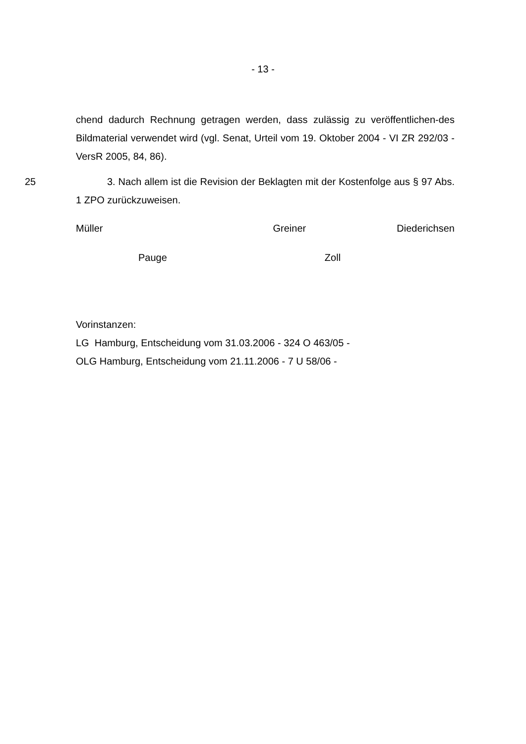- 13 -
chend dadurch Rechnung getragen werden, dass zulässig zu veröffentlichen-des Bildmaterial verwendet wird (vgl. Senat, Urteil vom 19. Oktober 2004 - VI ZR 292/03 - VersR 2005, 84, 86).
25 3. Nach allem ist die Revision der Beklagten mit der Kostenfolge aus § 97 Abs. 1 ZPO zurückzuweisen.
Müller Greiner Diederichsen
Pauge Zoll
Vorinstanzen:
LG Hamburg, Entscheidung vom 31.03.2006 - 324 O 463/05 -
OLG Hamburg, Entscheidung vom 21.11.2006 - 7 U 58/06 -